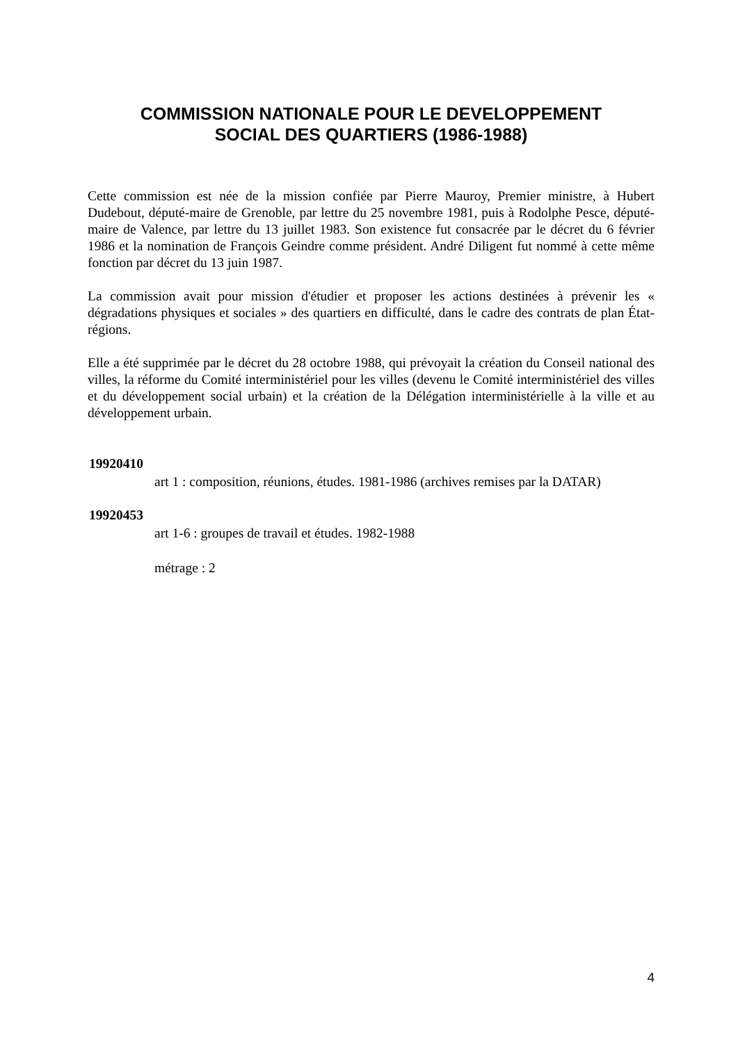COMMISSION NATIONALE POUR LE DEVELOPPEMENT
SOCIAL DES QUARTIERS (1986-1988)
Cette commission est née de la mission confiée par Pierre Mauroy, Premier ministre, à Hubert Dudebout, député-maire de Grenoble, par lettre du 25 novembre 1981, puis à Rodolphe Pesce, député-maire de Valence, par lettre du 13 juillet 1983. Son existence fut consacrée par le décret du 6 février 1986 et la nomination de François Geindre comme président. André Diligent fut nommé à cette même fonction par décret du 13 juin 1987.
La commission avait pour mission d'étudier et proposer les actions destinées à prévenir les « dégradations physiques et sociales » des quartiers en difficulté, dans le cadre des contrats de plan État-régions.
Elle a été supprimée par le décret du 28 octobre 1988, qui prévoyait la création du Conseil national des villes, la réforme du Comité interministériel pour les villes (devenu le Comité interministériel des villes et du développement social urbain) et la création de la Délégation interministérielle à la ville et au développement urbain.
19920410
art 1 : composition, réunions, études. 1981-1986 (archives remises par la DATAR)
19920453
art 1-6 : groupes de travail et études. 1982-1988
métrage : 2
4